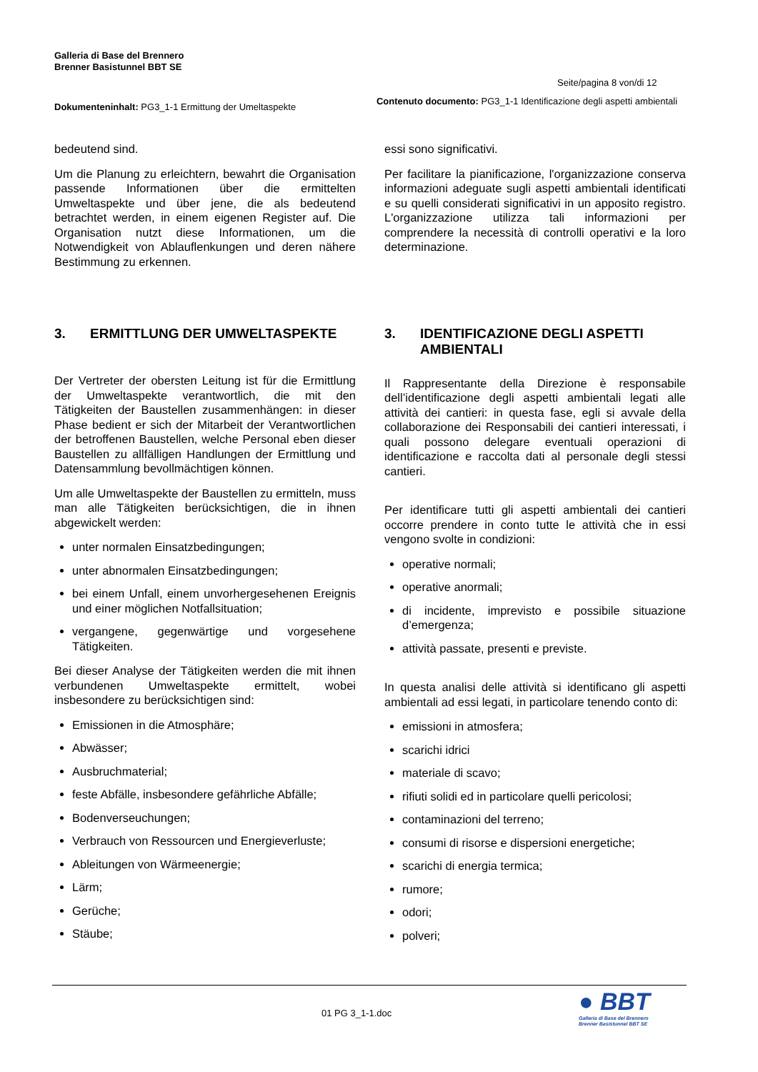Galleria di Base del Brennero
Brenner Basistunnel BBT SE
Seite/pagina 8 von/di 12
Dokumenteninhalt: PG3_1-1 Ermittung der Umeltaspekte
Contenuto documento: PG3_1-1 Identificazione degli aspetti ambientali
bedeutend sind.
Um die Planung zu erleichtern, bewahrt die Organisation passende Informationen über die ermittelten Umweltaspekte und über jene, die als bedeutend betrachtet werden, in einem eigenen Register auf. Die Organisation nutzt diese Informationen, um die Notwendigkeit von Ablauflenkungen und deren nähere Bestimmung zu erkennen.
3. ERMITTLUNG DER UMWELTASPEKTE
Der Vertreter der obersten Leitung ist für die Ermittlung der Umweltaspekte verantwortlich, die mit den Tätigkeiten der Baustellen zusammenhängen: in dieser Phase bedient er sich der Mitarbeit der Verantwortlichen der betroffenen Baustellen, welche Personal eben dieser Baustellen zu allfälligen Handlungen der Ermittlung und Datensammlung bevollmächtigen können.
Um alle Umweltaspekte der Baustellen zu ermitteln, muss man alle Tätigkeiten berücksichtigen, die in ihnen abgewickelt werden:
unter normalen Einsatzbedingungen;
unter abnormalen Einsatzbedingungen;
bei einem Unfall, einem unvorhergesehenen Ereignis und einer möglichen Notfallsituation;
vergangene, gegenwärtige und vorgesehene Tätigkeiten.
Bei dieser Analyse der Tätigkeiten werden die mit ihnen verbundenen Umweltaspekte ermittelt, wobei insbesondere zu berücksichtigen sind:
Emissionen in die Atmosphäre;
Abwässer;
Ausbruchmaterial;
feste Abfälle, insbesondere gefährliche Abfälle;
Bodenverseuchungen;
Verbrauch von Ressourcen und Energieverluste;
Ableitungen von Wärmeenergie;
Lärm;
Gerüche;
Stäube;
essi sono significativi.
Per facilitare la pianificazione, l'organizzazione conserva informazioni adeguate sugli aspetti ambientali identificati e su quelli considerati significativi in un apposito registro. L'organizzazione utilizza tali informazioni per comprendere la necessità di controlli operativi e la loro determinazione.
3. IDENTIFICAZIONE DEGLI ASPETTI AMBIENTALI
Il Rappresentante della Direzione è responsabile dell’identificazione degli aspetti ambientali legati alle attività dei cantieri: in questa fase, egli si avvale della collaborazione dei Responsabili dei cantieri interessati, i quali possono delegare eventuali operazioni di identificazione e raccolta dati al personale degli stessi cantieri.
Per identificare tutti gli aspetti ambientali dei cantieri occorre prendere in conto tutte le attività che in essi vengono svolte in condizioni:
operative normali;
operative anormali;
di incidente, imprevisto e possibile situazione d’emergenza;
attività passate, presenti e previste.
In questa analisi delle attività si identificano gli aspetti ambientali ad essi legati, in particolare tenendo conto di:
emissioni in atmosfera;
scarichi idrici
materiale di scavo;
rifiuti solidi ed in particolare quelli pericolosi;
contaminazioni del terreno;
consumi di risorse e dispersioni energetiche;
scarichi di energia termica;
rumore;
odori;
polveri;
01 PG 3_1-1.doc
● BBT
Galleria di Base del Brennero
Brenner Basistunnel BBT SE